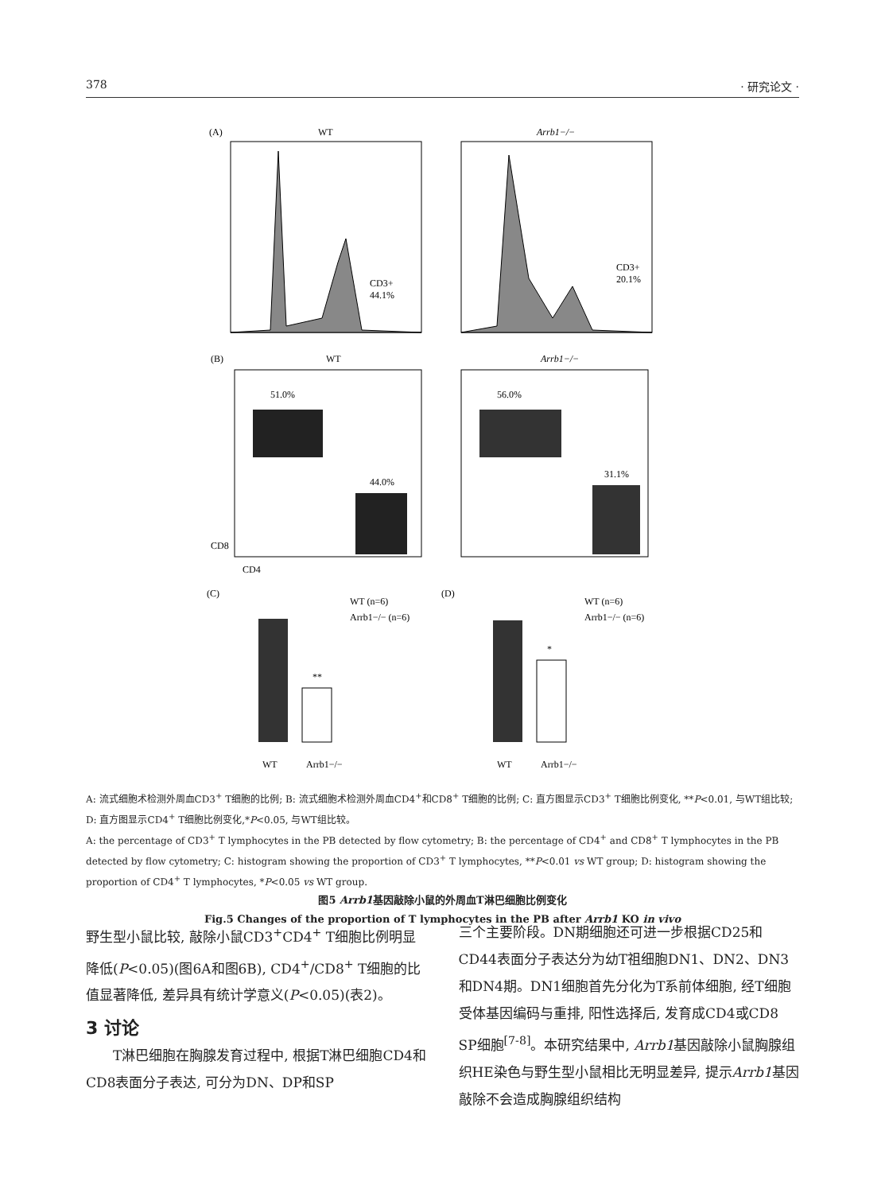378 · 研究论文 ·
(A)
WT
Arrb1−/−
CD3+
44.1%
CD3+
20.1%
(B)
WT
Arrb1−/−
51.0%
44.0%
56.0%
31.1%
CD4
CD8
(C)
(D)
**
*
WT (n=6)
Arrb1−/− (n=6)
WT (n=6)
Arrb1−/− (n=6)
WT
Arrb1−/−
WT
Arrb1−/−
A: 流式细胞术检测外周血CD3<sup>+</sup> T细胞的比例; B: 流式细胞术检测外周血CD4<sup>+</sup>和CD8<sup>+</sup> T细胞的比例; C: 直方图显示CD3<sup>+</sup> T细胞比例变化, **P<0.01, 与WT组比较; D: 直方图显示CD4<sup>+</sup> T细胞比例变化,*P<0.05, 与WT组比较。
A: the percentage of CD3<sup>+</sup> T lymphocytes in the PB detected by flow cytometry; B: the percentage of CD4<sup>+</sup> and CD8<sup>+</sup> T lymphocytes in the PB detected by flow cytometry; C: histogram showing the proportion of CD3<sup>+</sup> T lymphocytes, **P<0.01 vs WT group; D: histogram showing the proportion of CD4<sup>+</sup> T lymphocytes, *P<0.05 vs WT group.
图5 Arrb1基因敲除小鼠的外周血T淋巴细胞比例变化
Fig.5 Changes of the proportion of T lymphocytes in the PB after Arrb1 KO in vivo
野生型小鼠比较, 敲除小鼠CD3<sup>+</sup>CD4<sup>+</sup> T细胞比例明显降低(P<0.05)(图6A和图6B), CD4<sup>+</sup>/CD8<sup>+</sup> T细胞的比值显著降低, 差异具有统计学意义(P<0.05)(表2)。
3 讨论
  T淋巴细胞在胸腺发育过程中, 根据T淋巴细胞CD4和CD8表面分子表达, 可分为DN、DP和SP
三个主要阶段。DN期细胞还可进一步根据CD25和CD44表面分子表达分为幼T祖细胞DN1、DN2、DN3和DN4期。DN1细胞首先分化为T系前体细胞, 经T细胞受体基因编码与重排, 阳性选择后, 发育成CD4或CD8 SP细胞<sup>[7-8]</sup>。本研究结果中, Arrb1基因敲除小鼠胸腺组织HE染色与野生型小鼠相比无明显差异, 提示Arrb1基因敲除不会造成胸腺组织结构